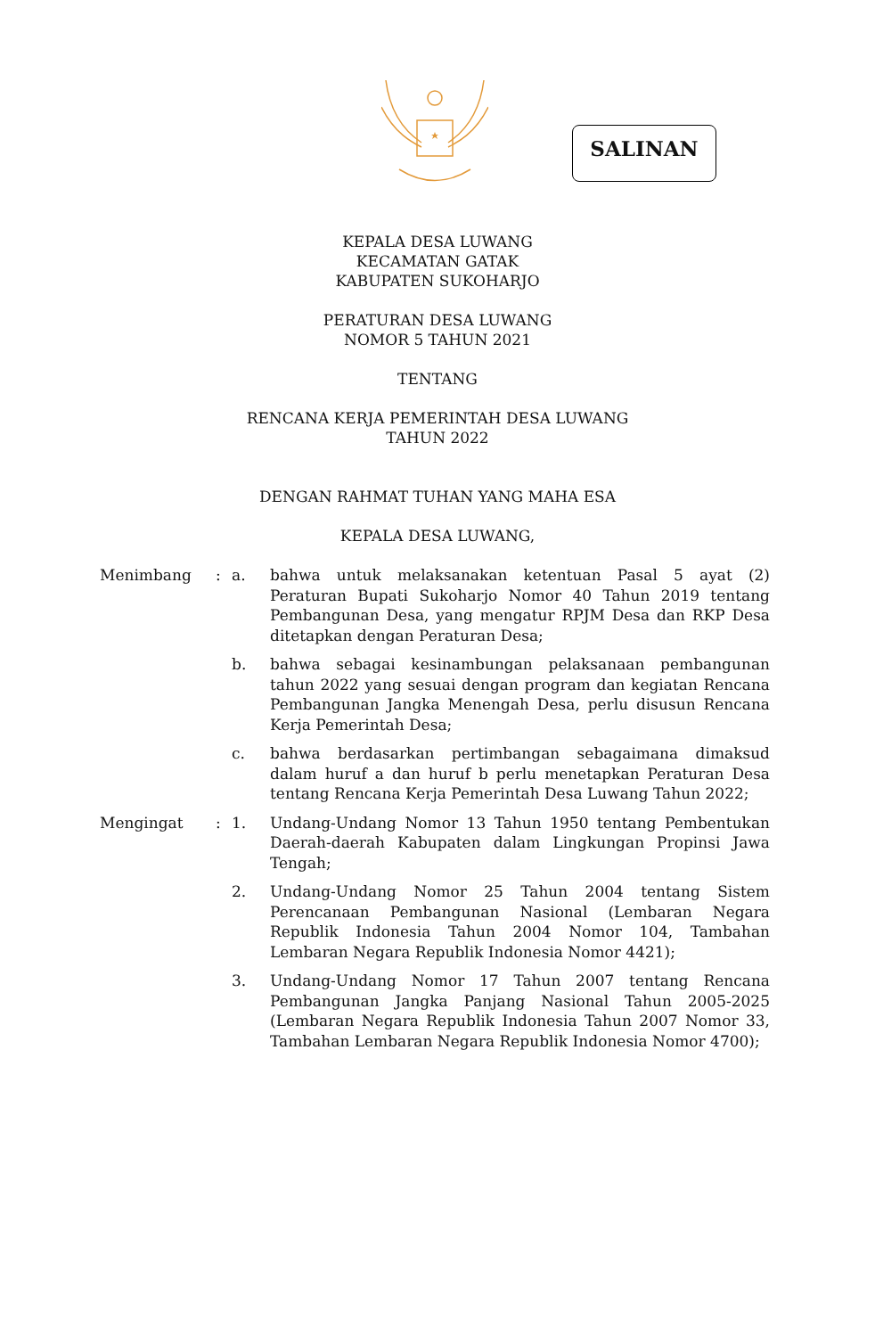SALINAN
KEPALA DESA LUWANG
KECAMATAN GATAK
KABUPATEN SUKOHARJO
PERATURAN DESA LUWANG
NOMOR 5 TAHUN 2021
TENTANG
RENCANA KERJA PEMERINTAH DESA LUWANG
TAHUN 2022
DENGAN RAHMAT TUHAN YANG MAHA ESA
KEPALA DESA LUWANG,
| Menimbang | : | a. | bahwa untuk melaksanakan ketentuan Pasal 5 ayat (2) Peraturan Bupati Sukoharjo Nomor 40 Tahun 2019 tentang Pembangunan Desa, yang mengatur RPJM Desa dan RKP Desa ditetapkan dengan Peraturan Desa; |
| | | b. | bahwa sebagai kesinambungan pelaksanaan pembangunan tahun 2022 yang sesuai dengan program dan kegiatan Rencana Pembangunan Jangka Menengah Desa, perlu disusun Rencana Kerja Pemerintah Desa; |
| | | c. | bahwa berdasarkan pertimbangan sebagaimana dimaksud dalam huruf a dan huruf b perlu menetapkan Peraturan Desa tentang Rencana Kerja Pemerintah Desa Luwang Tahun 2022; |
| Mengingat | : | 1. | Undang-Undang Nomor 13 Tahun 1950 tentang Pembentukan Daerah-daerah Kabupaten dalam Lingkungan Propinsi Jawa Tengah; |
| | | 2. | Undang-Undang Nomor 25 Tahun 2004 tentang Sistem Perencanaan Pembangunan Nasional (Lembaran Negara Republik Indonesia Tahun 2004 Nomor 104, Tambahan Lembaran Negara Republik Indonesia Nomor 4421); |
| | | 3. | Undang-Undang Nomor 17 Tahun 2007 tentang Rencana Pembangunan Jangka Panjang Nasional Tahun 2005-2025 (Lembaran Negara Republik Indonesia Tahun 2007 Nomor 33, Tambahan Lembaran Negara Republik Indonesia Nomor 4700); |